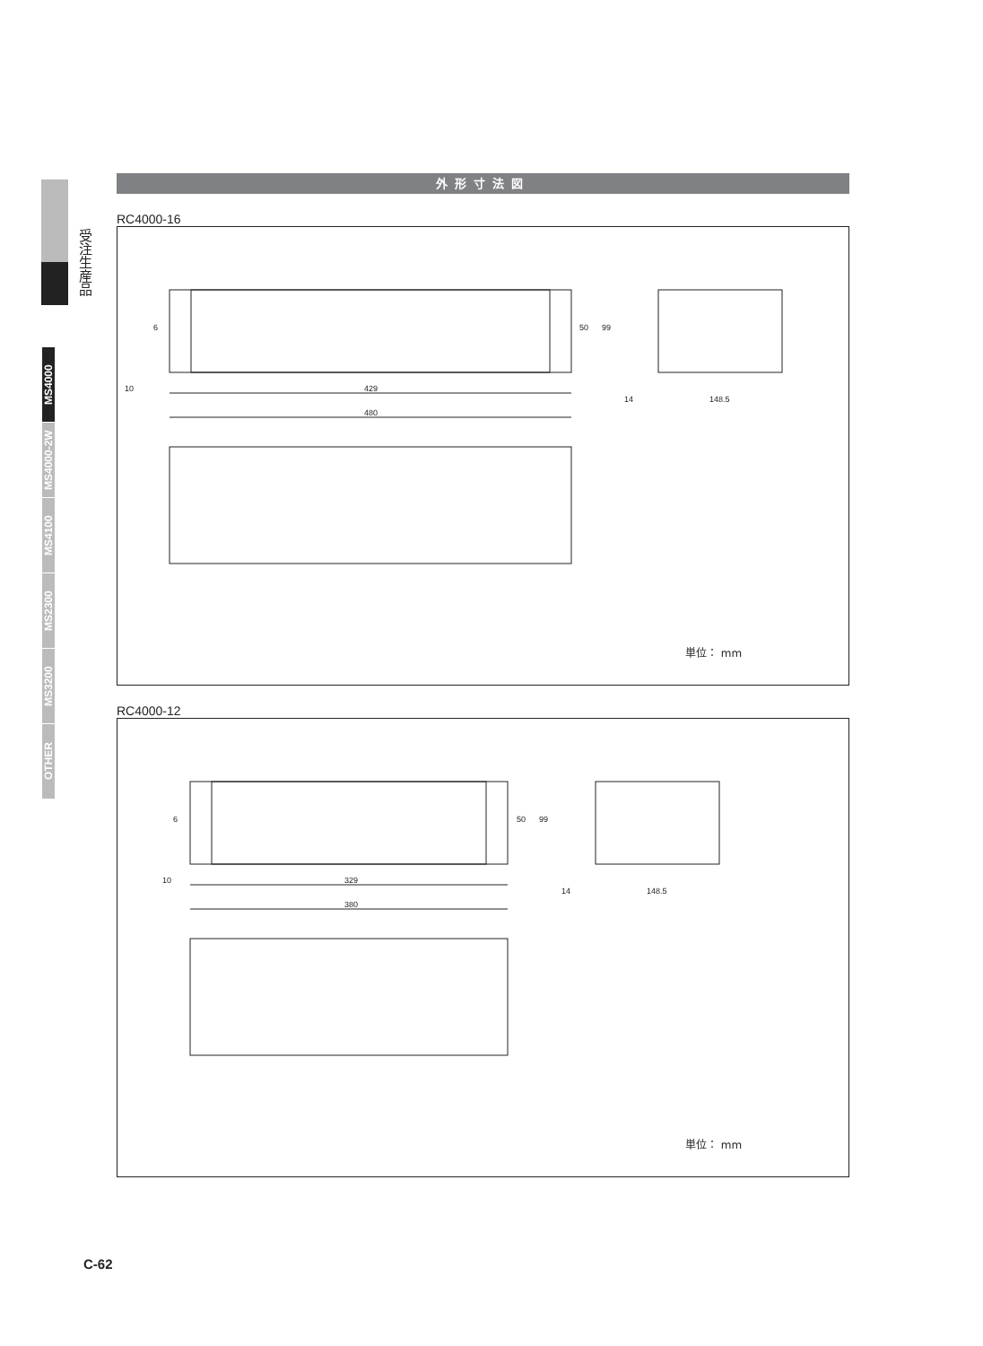受注生産品
MS4000
MS4000-2W
MS4100
MS2300
MS3200
OTHER
外形寸法図
RC4000-16
10
429
480
14
148.5
6
50
99
単位： mm
RC4000-12
10
329
380
14
148.5
6
50
99
単位： mm
C-62